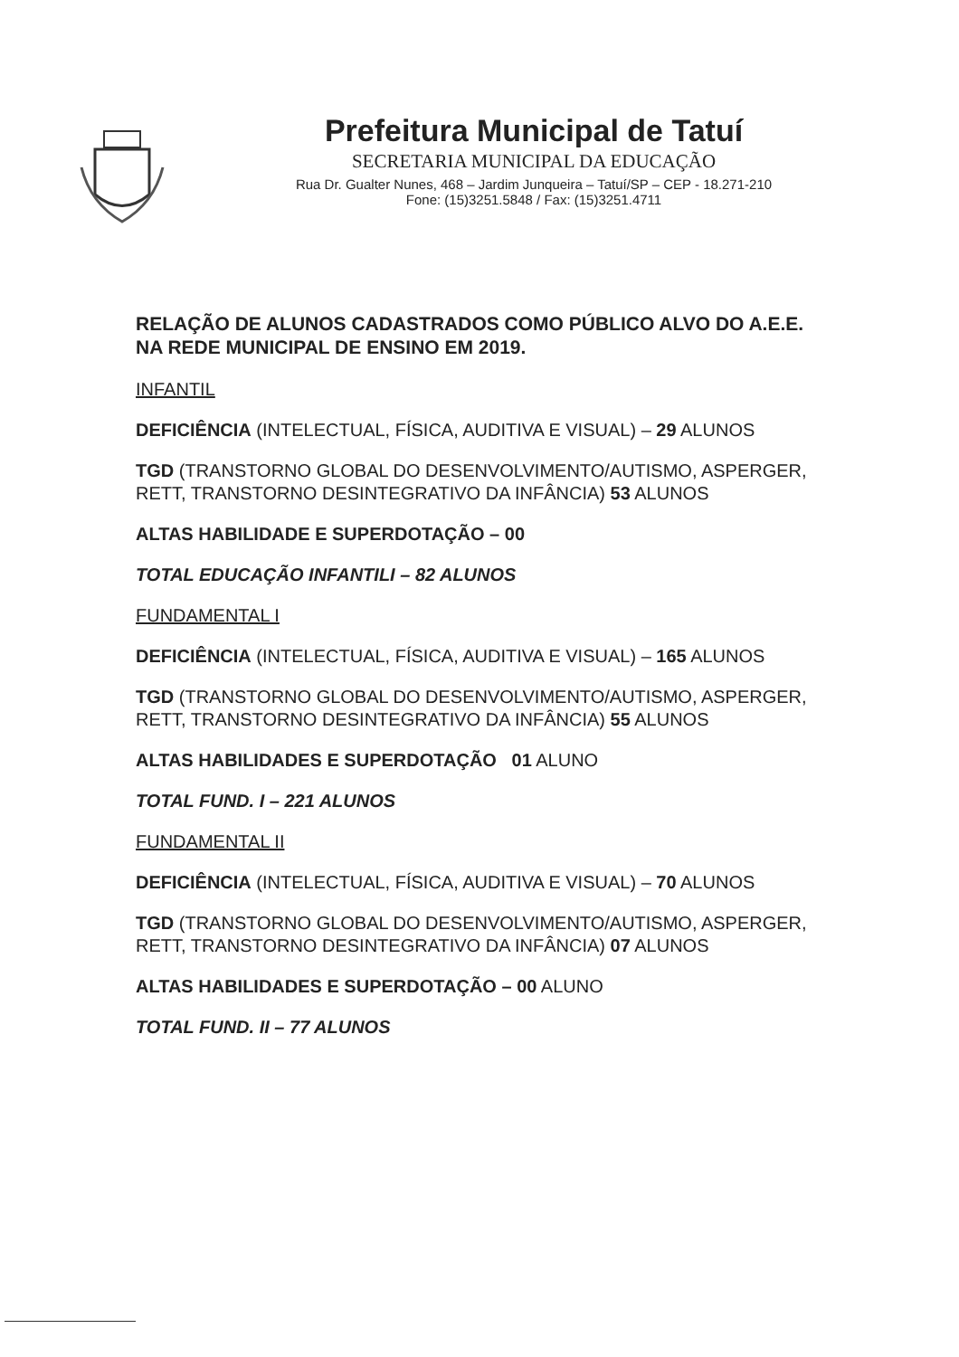Prefeitura Municipal de Tatuí
SECRETARIA MUNICIPAL DA EDUCAÇÃO
Rua Dr. Gualter Nunes, 468 – Jardim Junqueira – Tatuí/SP – CEP - 18.271-210
Fone: (15)3251.5848 / Fax: (15)3251.4711
RELAÇÃO DE ALUNOS CADASTRADOS COMO PÚBLICO ALVO DO A.E.E. NA REDE MUNICIPAL DE ENSINO EM 2019.
INFANTIL
DEFICIÊNCIA (INTELECTUAL, FÍSICA, AUDITIVA E VISUAL) – 29 ALUNOS
TGD (TRANSTORNO GLOBAL DO DESENVOLVIMENTO/AUTISMO, ASPERGER, RETT, TRANSTORNO DESINTEGRATIVO DA INFÂNCIA) 53 ALUNOS
ALTAS HABILIDADE E SUPERDOTAÇÃO – 00
TOTAL EDUCAÇÃO INFANTILI – 82 ALUNOS
FUNDAMENTAL I
DEFICIÊNCIA (INTELECTUAL, FÍSICA, AUDITIVA E VISUAL) – 165 ALUNOS
TGD (TRANSTORNO GLOBAL DO DESENVOLVIMENTO/AUTISMO, ASPERGER, RETT, TRANSTORNO DESINTEGRATIVO DA INFÂNCIA) 55 ALUNOS
ALTAS HABILIDADES E SUPERDOTAÇÃO 01 ALUNO
TOTAL FUND. I – 221 ALUNOS
FUNDAMENTAL II
DEFICIÊNCIA (INTELECTUAL, FÍSICA, AUDITIVA E VISUAL) – 70 ALUNOS
TGD (TRANSTORNO GLOBAL DO DESENVOLVIMENTO/AUTISMO, ASPERGER, RETT, TRANSTORNO DESINTEGRATIVO DA INFÂNCIA) 07 ALUNOS
ALTAS HABILIDADES E SUPERDOTAÇÃO – 00 ALUNO
TOTAL FUND. II – 77 ALUNOS